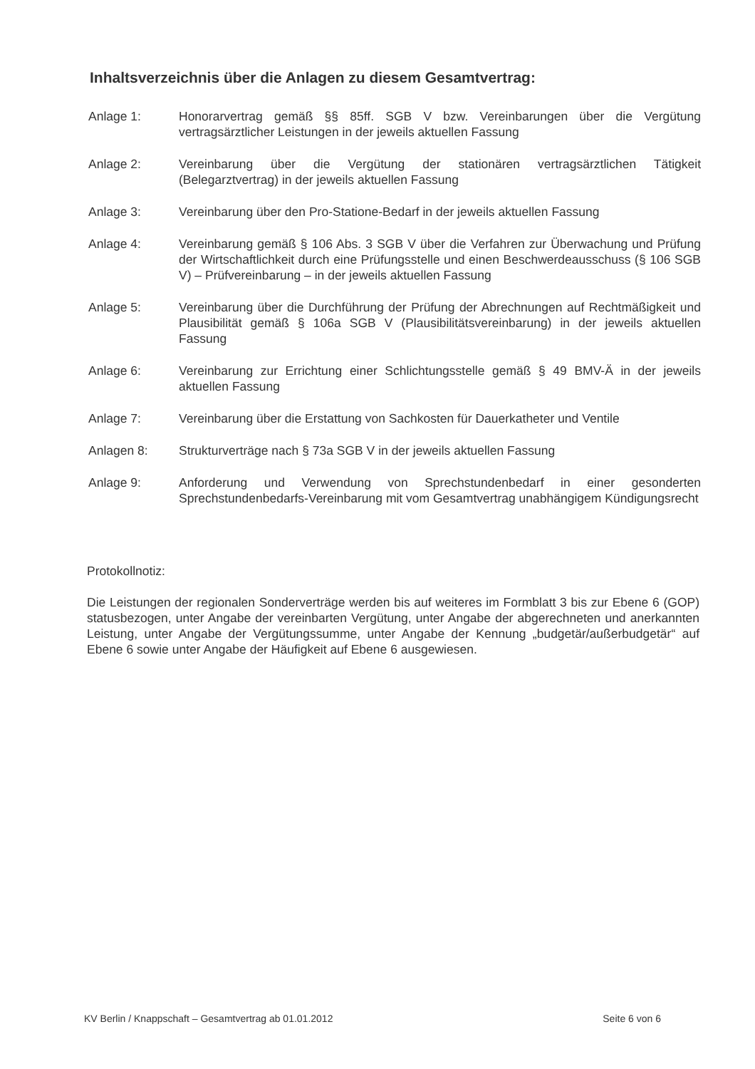Inhaltsverzeichnis über die Anlagen zu diesem Gesamtvertrag:
Anlage 1: Honorarvertrag gemäß §§ 85ff. SGB V bzw. Vereinbarungen über die Vergütung vertragsärztlicher Leistungen in der jeweils aktuellen Fassung
Anlage 2: Vereinbarung über die Vergütung der stationären vertragsärztlichen Tätigkeit (Belegarztvertrag) in der jeweils aktuellen Fassung
Anlage 3: Vereinbarung über den Pro-Statione-Bedarf in der jeweils aktuellen Fassung
Anlage 4: Vereinbarung gemäß § 106 Abs. 3 SGB V über die Verfahren zur Überwachung und Prüfung der Wirtschaftlichkeit durch eine Prüfungsstelle und einen Beschwerdeausschuss (§ 106 SGB V) – Prüfvereinbarung – in der jeweils aktuellen Fassung
Anlage 5: Vereinbarung über die Durchführung der Prüfung der Abrechnungen auf Rechtmäßigkeit und Plausibilität gemäß § 106a SGB V (Plausibilitätsvereinbarung) in der jeweils aktuellen Fassung
Anlage 6: Vereinbarung zur Errichtung einer Schlichtungsstelle gemäß § 49 BMV-Ä in der jeweils aktuellen Fassung
Anlage 7: Vereinbarung über die Erstattung von Sachkosten für Dauerkatheter und Ventile
Anlagen 8: Strukturverträge nach § 73a SGB V in der jeweils aktuellen Fassung
Anlage 9: Anforderung und Verwendung von Sprechstundenbedarf in einer gesonderten Sprechstundenbedarfs-Vereinbarung mit vom Gesamtvertrag unabhängigem Kündigungsrecht
Protokollnotiz:
Die Leistungen der regionalen Sonderverträge werden bis auf weiteres im Formblatt 3 bis zur Ebene 6 (GOP) statusbezogen, unter Angabe der vereinbarten Vergütung, unter Angabe der abgerechneten und anerkannten Leistung, unter Angabe der Vergütungssumme, unter Angabe der Kennung „budgetär/außerbudgetär“ auf Ebene 6 sowie unter Angabe der Häufigkeit auf Ebene 6 ausgewiesen.
KV Berlin / Knappschaft – Gesamtvertrag ab 01.01.2012 Seite 6 von 6